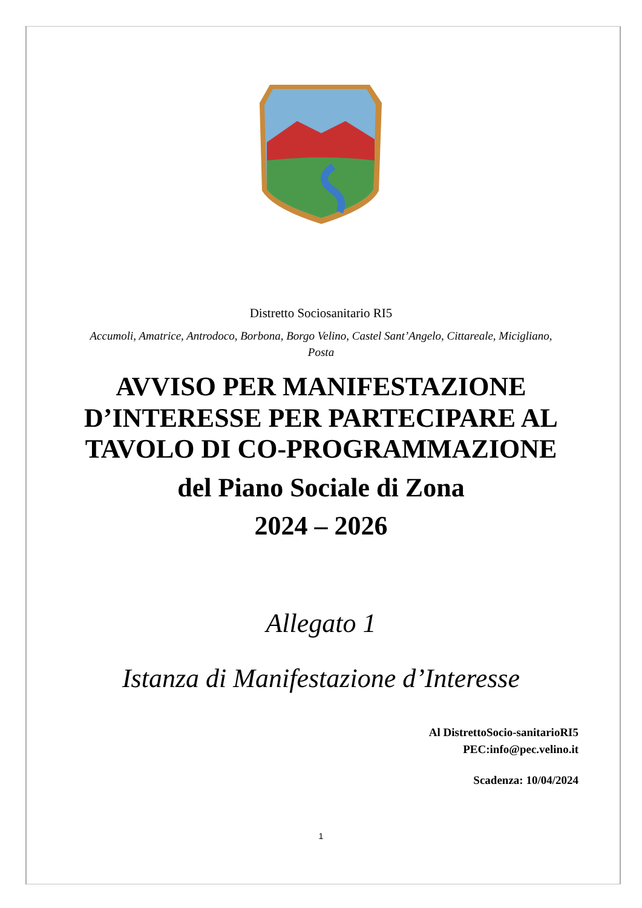Distretto Sociosanitario RI5
Accumoli, Amatrice, Antrodoco, Borbona, Borgo Velino, Castel Sant’Angelo, Cittareale, Micigliano, Posta
AVVISO PER MANIFESTAZIONE D’INTERESSE PER PARTECIPARE AL TAVOLO DI CO-PROGRAMMAZIONE
del Piano Sociale di Zona
2024 – 2026
Allegato 1
Istanza di Manifestazione d’Interesse
Al DistrettoSocio-sanitarioRI5
PEC:info@pec.velino.it
Scadenza: 10/04/2024
1